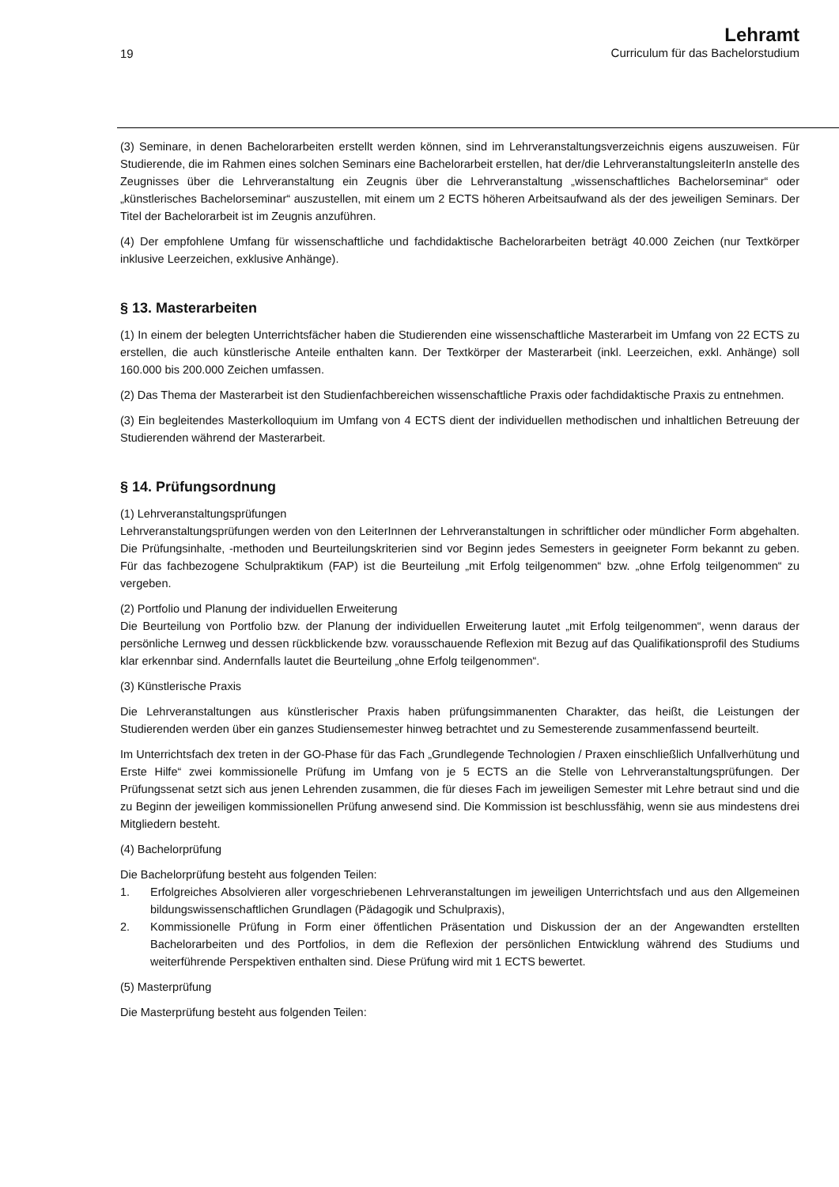19
Lehramt
Curriculum für das Bachelorstudium
(3) Seminare, in denen Bachelorarbeiten erstellt werden können, sind im Lehrveranstaltungsverzeichnis eigens auszuweisen. Für Studierende, die im Rahmen eines solchen Seminars eine Bachelorarbeit erstellen, hat der/die LehrveranstaltungsleiterIn anstelle des Zeugnisses über die Lehrveranstaltung ein Zeugnis über die Lehrveranstaltung „wissenschaftliches Bachelorseminar“ oder „künstlerisches Bachelorseminar“ auszustellen, mit einem um 2 ECTS höheren Arbeitsaufwand als der des jeweiligen Seminars. Der Titel der Bachelorarbeit ist im Zeugnis anzuführen.
(4) Der empfohlene Umfang für wissenschaftliche und fachdidaktische Bachelorarbeiten beträgt 40.000 Zeichen (nur Textkörper inklusive Leerzeichen, exklusive Anhänge).
§ 13. Masterarbeiten
(1) In einem der belegten Unterrichtsfächer haben die Studierenden eine wissenschaftliche Masterarbeit im Umfang von 22 ECTS zu erstellen, die auch künstlerische Anteile enthalten kann. Der Textkörper der Masterarbeit (inkl. Leerzeichen, exkl. Anhänge) soll 160.000 bis 200.000 Zeichen umfassen.
(2) Das Thema der Masterarbeit ist den Studienfachbereichen wissenschaftliche Praxis oder fachdidaktische Praxis zu entnehmen.
(3) Ein begleitendes Masterkolloquium im Umfang von 4 ECTS dient der individuellen methodischen und inhaltlichen Betreuung der Studierenden während der Masterarbeit.
§ 14. Prüfungsordnung
(1) Lehrveranstaltungsprüfungen
Lehrveranstaltungsprüfungen werden von den LeiterInnen der Lehrveranstaltungen in schriftlicher oder mündlicher Form abgehalten. Die Prüfungsinhalte, -methoden und Beurteilungskriterien sind vor Beginn jedes Semesters in geeigneter Form bekannt zu geben. Für das fachbezogene Schulpraktikum (FAP) ist die Beurteilung „mit Erfolg teilgenommen“ bzw. „ohne Erfolg teilgenommen“ zu vergeben.
(2) Portfolio und Planung der individuellen Erweiterung
Die Beurteilung von Portfolio bzw. der Planung der individuellen Erweiterung lautet „mit Erfolg teilgenommen“, wenn daraus der persönliche Lernweg und dessen rückblickende bzw. vorausschauende Reflexion mit Bezug auf das Qualifikationsprofil des Studiums klar erkennbar sind. Andernfalls lautet die Beurteilung „ohne Erfolg teilgenommen“.
(3) Künstlerische Praxis
Die Lehrveranstaltungen aus künstlerischer Praxis haben prüfungsimmanenten Charakter, das heißt, die Leistungen der Studierenden werden über ein ganzes Studiensemester hinweg betrachtet und zu Semesterende zusammenfassend beurteilt.
Im Unterrichtsfach dex treten in der GO-Phase für das Fach „Grundlegende Technologien / Praxen einschließlich Unfallverhütung und Erste Hilfe“ zwei kommissionelle Prüfung im Umfang von je 5 ECTS an die Stelle von Lehrveranstaltungsprüfungen. Der Prüfungssenat setzt sich aus jenen Lehrenden zusammen, die für dieses Fach im jeweiligen Semester mit Lehre betraut sind und die zu Beginn der jeweiligen kommissionellen Prüfung anwesend sind. Die Kommission ist beschlussfähig, wenn sie aus mindestens drei Mitgliedern besteht.
(4) Bachelorprüfung
Die Bachelorprüfung besteht aus folgenden Teilen:
1. Erfolgreiches Absolvieren aller vorgeschriebenen Lehrveranstaltungen im jeweiligen Unterrichtsfach und aus den Allgemeinen bildungswissenschaftlichen Grundlagen (Pädagogik und Schulpraxis),
2. Kommissionelle Prüfung in Form einer öffentlichen Präsentation und Diskussion der an der Angewandten erstellten Bachelorarbeiten und des Portfolios, in dem die Reflexion der persönlichen Entwicklung während des Studiums und weiterführende Perspektiven enthalten sind. Diese Prüfung wird mit 1 ECTS bewertet.
(5) Masterprüfung
Die Masterprüfung besteht aus folgenden Teilen: